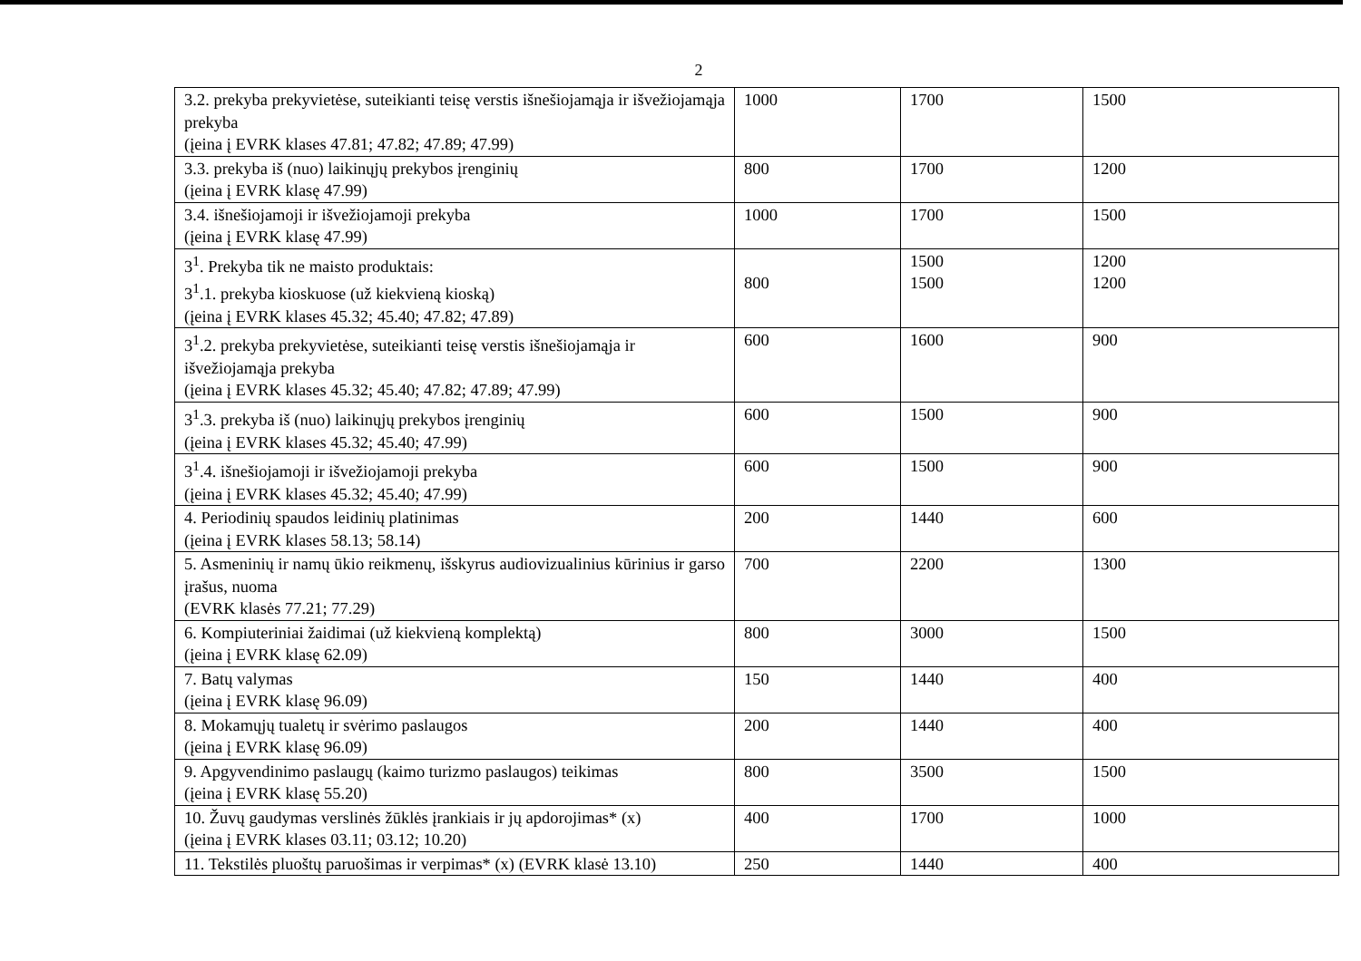2
| 3.2. prekyba prekyvietėse, suteikianti teisę verstis išnešiojamąja ir išvežiojamąja prekyba (įeina į EVRK klases 47.81; 47.82; 47.89; 47.99) | 1000 | 1700 | 1500 |
| 3.3. prekyba iš (nuo) laikinųjų prekybos įrenginių (įeina į EVRK klasę 47.99) | 800 | 1700 | 1200 |
| 3.4. išnešiojamoji ir išvežiojamoji prekyba (įeina į EVRK klasę 47.99) | 1000 | 1700 | 1500 |
| 3<sup>1</sup>. Prekyba tik ne maisto produktais: 3<sup>1</sup>.1. prekyba kioskuose (už kiekvieną kioską) (įeina į EVRK klases 45.32; 45.40; 47.82; 47.89) | 800 | 1500 1500 | 1200 1200 |
| 3<sup>1</sup>.2. prekyba prekyvietėse, suteikianti teisę verstis išnešiojamąja ir išvežiojamąja prekyba (įeina į EVRK klases 45.32; 45.40; 47.82; 47.89; 47.99) | 600 | 1600 | 900 |
| 3<sup>1</sup>.3. prekyba iš (nuo) laikinųjų prekybos įrenginių (įeina į EVRK klases 45.32; 45.40; 47.99) | 600 | 1500 | 900 |
| 3<sup>1</sup>.4. išnešiojamoji ir išvežiojamoji prekyba (įeina į EVRK klases 45.32; 45.40; 47.99) | 600 | 1500 | 900 |
| 4. Periodinių spaudos leidinių platinimas (įeina į EVRK klases 58.13; 58.14) | 200 | 1440 | 600 |
| 5. Asmeninių ir namų ūkio reikmenų, išskyrus audiovizualinius kūrinius ir garso įrašus, nuoma (EVRK klasės 77.21; 77.29) | 700 | 2200 | 1300 |
| 6. Kompiuteriniai žaidimai (už kiekvieną komplektą) (įeina į EVRK klasę 62.09) | 800 | 3000 | 1500 |
| 7. Batų valymas (įeina į EVRK klasę 96.09) | 150 | 1440 | 400 |
| 8. Mokamųjų tualetų ir svėrimo paslaugos (įeina į EVRK klasę 96.09) | 200 | 1440 | 400 |
| 9. Apgyvendinimo paslaugų (kaimo turizmo paslaugos) teikimas (įeina į EVRK klasę 55.20) | 800 | 3500 | 1500 |
| 10. Žuvų gaudymas verslinės žūklės įrankiais ir jų apdorojimas* (x) (įeina į EVRK klases 03.11; 03.12; 10.20) | 400 | 1700 | 1000 |
| 11. Tekstilės pluoštų paruošimas ir verpimas* (x) (EVRK klasė 13.10) | 250 | 1440 | 400 |